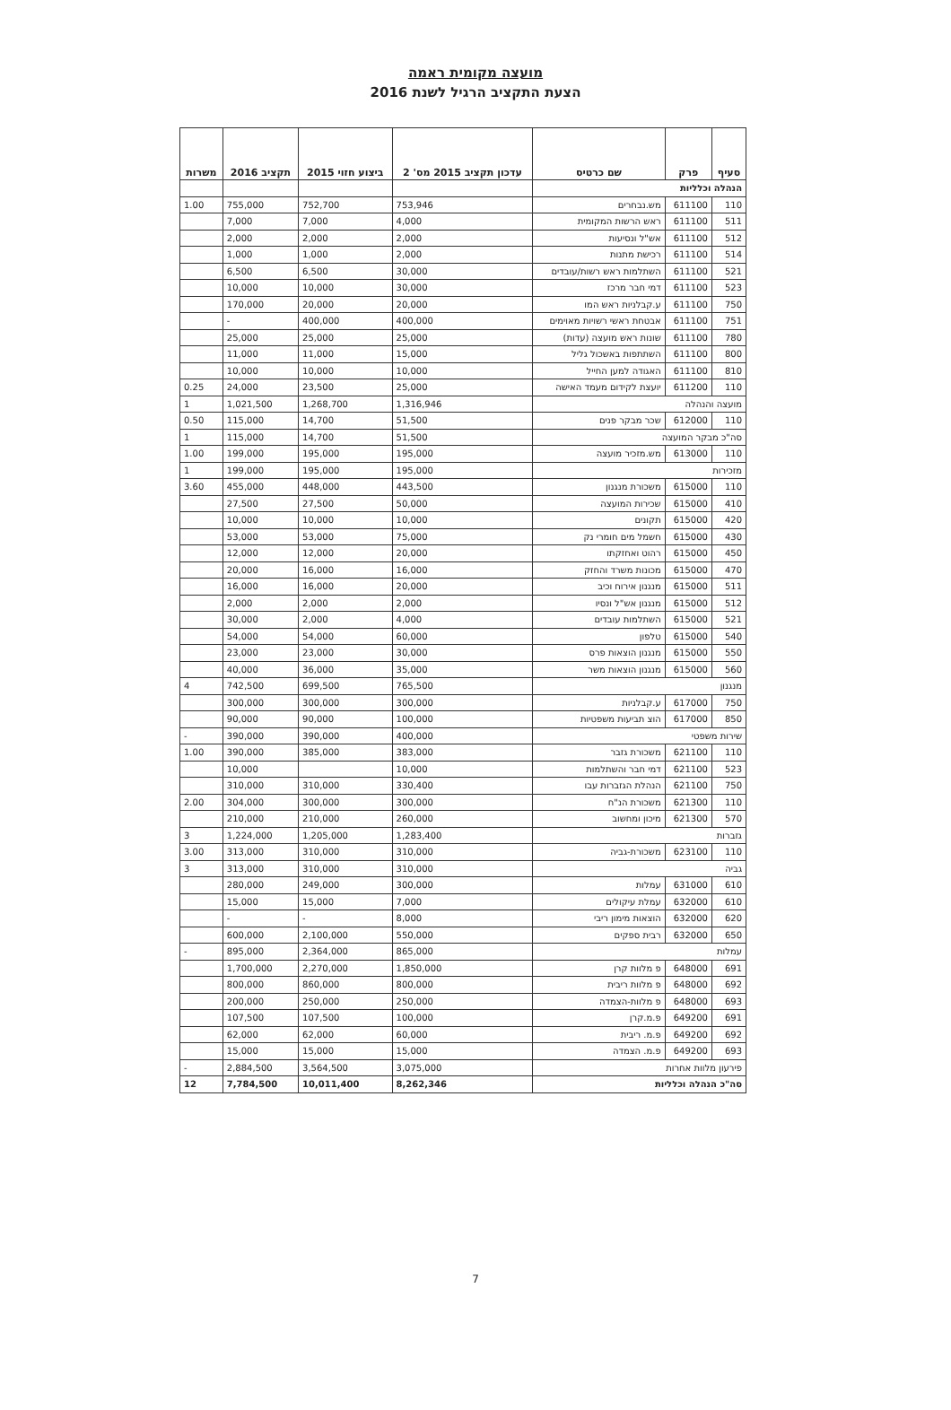מועצה מקומית ראמה
הצעת התקציב הרגיל לשנת 2016
| סעיף | פרק | שם כרטיס | עדכון תקציב 2015 מס' 2 | ביצוע חזוי 2015 | תקציב 2016 | משרות |
| --- | --- | --- | --- | --- | --- | --- |
| הנהלה וכלליות | | | | | | |
| 110 | 611100 | מש.נבחרים | 753,946 | 752,700 | 755,000 | 1.00 |
| 511 | 611100 | ראש הרשות המקומית | 4,000 | 7,000 | 7,000 | |
| 512 | 611100 | אש"ל ונסיעות | 2,000 | 2,000 | 2,000 | |
| 514 | 611100 | רכישת מתנות | 2,000 | 1,000 | 1,000 | |
| 521 | 611100 | השתלמות ראש רשות/עובדים | 30,000 | 6,500 | 6,500 | |
| 523 | 611100 | דמי חבר מרכז | 30,000 | 10,000 | 10,000 | |
| 750 | 611100 | ע.קבלניות ראש המו | 20,000 | 20,000 | 170,000 | |
| 751 | 611100 | אבטחת ראשי רשויות מאוימים | 400,000 | 400,000 | - | |
| 780 | 611100 | שונות ראש מועצה (עדות) | 25,000 | 25,000 | 25,000 | |
| 800 | 611100 | השתתפות באשכול גליל | 15,000 | 11,000 | 11,000 | |
| 810 | 611100 | האגודה למען החייל | 10,000 | 10,000 | 10,000 | |
| 110 | 611200 | יועצת לקידום מעמד האישה | 25,000 | 23,500 | 24,000 | 0.25 |
| מועצה והנהלה | | | 1,316,946 | 1,268,700 | 1,021,500 | 1 |
| 110 | 612000 | שכר מבקר פנים | 51,500 | 14,700 | 115,000 | 0.50 |
| סה"כ מבקר המועצה | | | 51,500 | 14,700 | 115,000 | 1 |
| 110 | 613000 | מש.מזכיר מועצה | 195,000 | 195,000 | 199,000 | 1.00 |
| מזכירות | | | 195,000 | 195,000 | 199,000 | 1 |
| 110 | 615000 | משכורת מנגנון | 443,500 | 448,000 | 455,000 | 3.60 |
| 410 | 615000 | שכירות המועצה | 50,000 | 27,500 | 27,500 | |
| 420 | 615000 | תקונים | 10,000 | 10,000 | 10,000 | |
| 430 | 615000 | חשמל מים חומרי נק | 75,000 | 53,000 | 53,000 | |
| 450 | 615000 | רהוט ואחזקתו | 20,000 | 12,000 | 12,000 | |
| 470 | 615000 | מכונות משרד והחזק | 16,000 | 16,000 | 20,000 | |
| 511 | 615000 | מנגנון אירוח וכיב | 20,000 | 16,000 | 16,000 | |
| 512 | 615000 | מנגנון אש"ל ונסיו | 2,000 | 2,000 | 2,000 | |
| 521 | 615000 | השתלמות עובדים | 4,000 | 2,000 | 30,000 | |
| 540 | 615000 | טלפון | 60,000 | 54,000 | 54,000 | |
| 550 | 615000 | מנגנון הוצאות פרס | 30,000 | 23,000 | 23,000 | |
| 560 | 615000 | מנגנון הוצאות משר | 35,000 | 36,000 | 40,000 | |
| מנגנון | | | 765,500 | 699,500 | 742,500 | 4 |
| 750 | 617000 | ע.קבלניות | 300,000 | 300,000 | 300,000 | |
| 850 | 617000 | הוצ תביעות משפטיות | 100,000 | 90,000 | 90,000 | |
| שירות משפטי | | | 400,000 | 390,000 | 390,000 | - |
| 110 | 621100 | משכורת גזבר | 383,000 | 385,000 | 390,000 | 1.00 |
| 523 | 621100 | דמי חבר והשתלמות | 10,000 | | 10,000 | |
| 750 | 621100 | הנהלת הגזברות עבו | 330,400 | 310,000 | 310,000 | |
| 110 | 621300 | משכורת הנ"ח | 300,000 | 300,000 | 304,000 | 2.00 |
| 570 | 621300 | מיכון ומחשוב | 260,000 | 210,000 | 210,000 | |
| גזברות | | | 1,283,400 | 1,205,000 | 1,224,000 | 3 |
| 110 | 623100 | משכורת-גביה | 310,000 | 310,000 | 313,000 | 3.00 |
| גביה | | | 310,000 | 310,000 | 313,000 | 3 |
| 610 | 631000 | עמלות | 300,000 | 249,000 | 280,000 | |
| 610 | 632000 | עמלת עיקולים | 7,000 | 15,000 | 15,000 | |
| 620 | 632000 | הוצאות מימון ריבי | 8,000 | - | - | |
| 650 | 632000 | רבית ספקים | 550,000 | 2,100,000 | 600,000 | |
| עמלות | | | 865,000 | 2,364,000 | 895,000 | - |
| 691 | 648000 | פ מלוות קרן | 1,850,000 | 2,270,000 | 1,700,000 | |
| 692 | 648000 | פ מלוות ריבית | 800,000 | 860,000 | 800,000 | |
| 693 | 648000 | פ מלוות-הצמדה | 250,000 | 250,000 | 200,000 | |
| 691 | 649200 | פ.מ.קרן | 100,000 | 107,500 | 107,500 | |
| 692 | 649200 | פ.מ. ריבית | 60,000 | 62,000 | 62,000 | |
| 693 | 649200 | פ.מ. הצמדה | 15,000 | 15,000 | 15,000 | |
| פירעון מלוות אחרות | | | 3,075,000 | 3,564,500 | 2,884,500 | - |
| סה"כ הנהלה וכלליות | | | 8,262,346 | 10,011,400 | 7,784,500 | 12 |
7